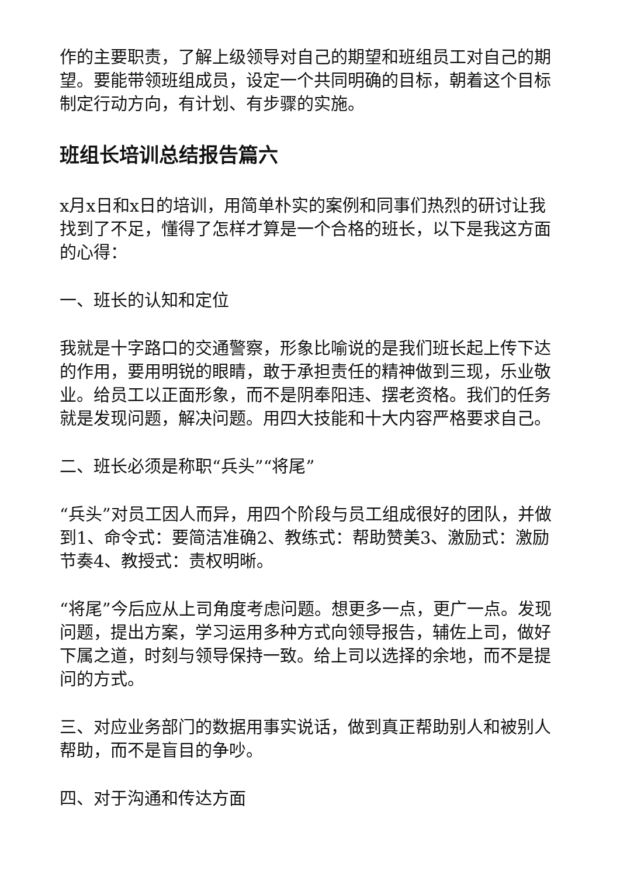作的主要职责，了解上级领导对自己的期望和班组员工对自己的期望。要能带领班组成员，设定一个共同明确的目标，朝着这个目标制定行动方向，有计划、有步骤的实施。
班组长培训总结报告篇六
x月x日和x日的培训，用简单朴实的案例和同事们热烈的研讨让我找到了不足，懂得了怎样才算是一个合格的班长，以下是我这方面的心得：
一、班长的认知和定位
我就是十字路口的交通警察，形象比喻说的是我们班长起上传下达的作用，要用明锐的眼睛，敢于承担责任的精神做到三现，乐业敬业。给员工以正面形象，而不是阴奉阳违、摆老资格。我们的任务就是发现问题，解决问题。用四大技能和十大内容严格要求自己。
二、班长必须是称职“兵头”“将尾”
“兵头”对员工因人而异，用四个阶段与员工组成很好的团队，并做到1、命令式：要简洁准确2、教练式：帮助赞美3、激励式：激励节奏4、教授式：责权明晰。
“将尾”今后应从上司角度考虑问题。想更多一点，更广一点。发现问题，提出方案，学习运用多种方式向领导报告，辅佐上司，做好下属之道，时刻与领导保持一致。给上司以选择的余地，而不是提问的方式。
三、对应业务部门的数据用事实说话，做到真正帮助别人和被别人帮助，而不是盲目的争吵。
四、对于沟通和传达方面